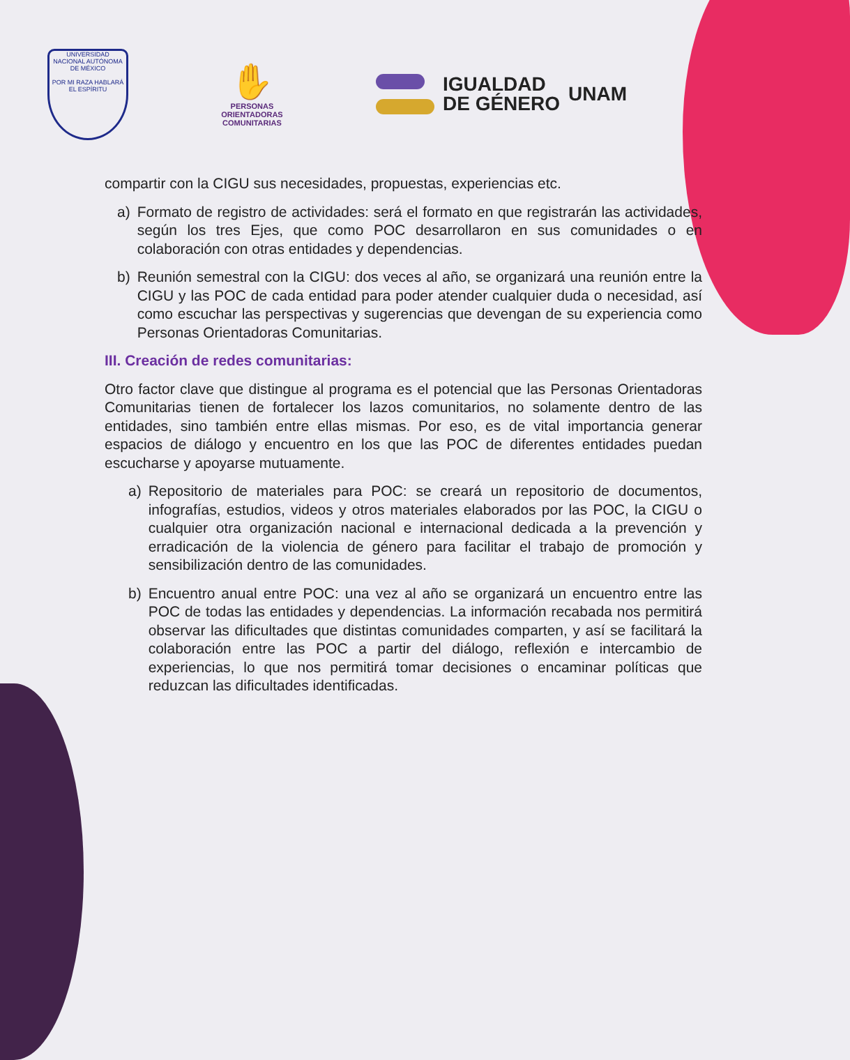UNIVERSIDAD NACIONAL AUTÓNOMA DE MÉXICO
POR MI RAZA HABLARÁ EL ESPÍRITU
✋
PERSONAS
ORIENTADORAS
COMUNITARIAS
IGUALDAD
DE GÉNERO
UNAM
compartir con la CIGU sus necesidades, propuestas, experiencias etc.
a) Formato de registro de actividades: será el formato en que registrarán las actividades, según los tres Ejes, que como POC desarrollaron en sus comunidades o en colaboración con otras entidades y dependencias.
b) Reunión semestral con la CIGU: dos veces al año, se organizará una reunión entre la CIGU y las POC de cada entidad para poder atender cualquier duda o necesidad, así como escuchar las perspectivas y sugerencias que devengan de su experiencia como Personas Orientadoras Comunitarias.
III. Creación de redes comunitarias:
Otro factor clave que distingue al programa es el potencial que las Personas Orientadoras Comunitarias tienen de fortalecer los lazos comunitarios, no solamente dentro de las entidades, sino también entre ellas mismas. Por eso, es de vital importancia generar espacios de diálogo y encuentro en los que las POC de diferentes entidades puedan escucharse y apoyarse mutuamente.
a) Repositorio de materiales para POC: se creará un repositorio de documentos, infografías, estudios, videos y otros materiales elaborados por las POC, la CIGU o cualquier otra organización nacional e internacional dedicada a la prevención y erradicación de la violencia de género para facilitar el trabajo de promoción y sensibilización dentro de las comunidades.
b) Encuentro anual entre POC: una vez al año se organizará un encuentro entre las POC de todas las entidades y dependencias. La información recabada nos permitirá observar las dificultades que distintas comunidades comparten, y así se facilitará la colaboración entre las POC a partir del diálogo, reflexión e intercambio de experiencias, lo que nos permitirá tomar decisiones o encaminar políticas que reduzcan las dificultades identificadas.